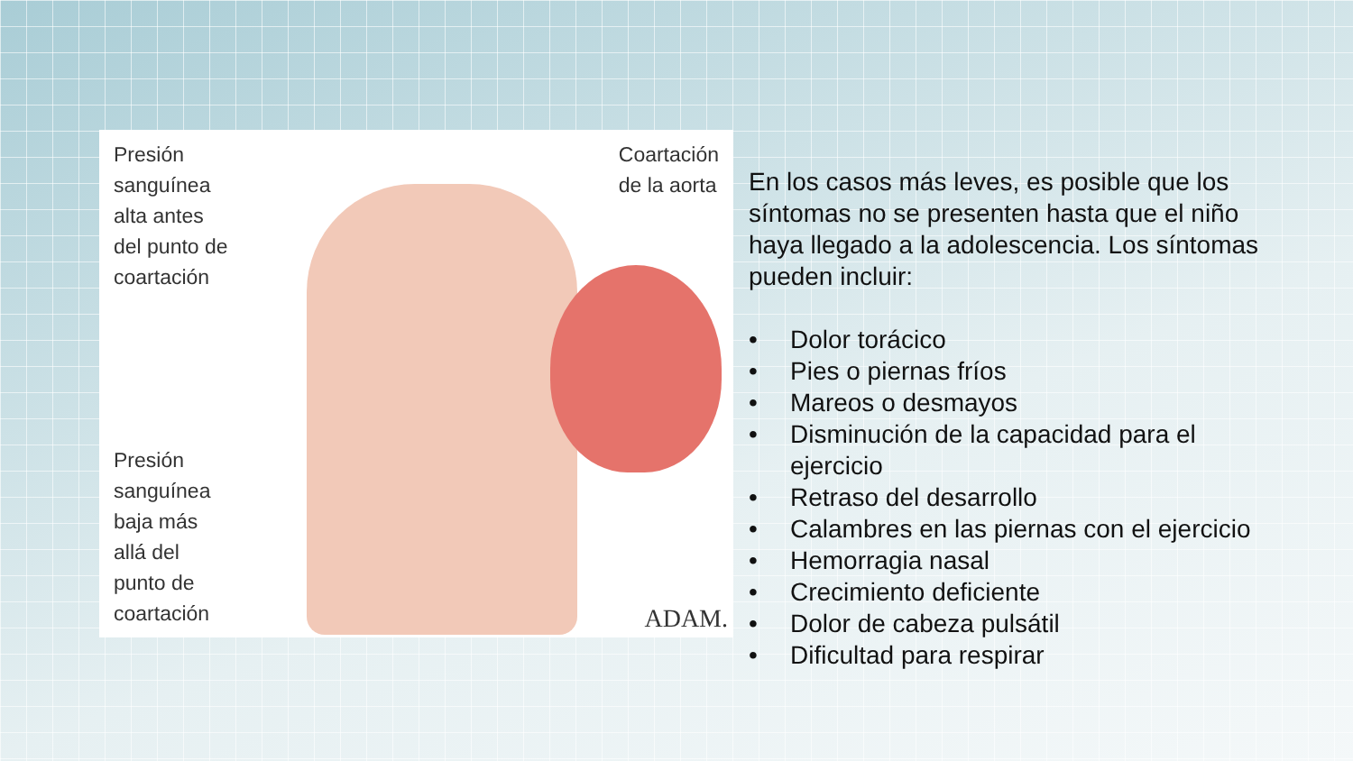Presión
sanguínea
alta antes
del punto de
coartación
Presión
sanguínea
baja más
allá del
punto de
coartación
Coartación
de la aorta
ADAM.
En los casos más leves, es posible que los síntomas no se presenten hasta que el niño haya llegado a la adolescencia. Los síntomas pueden incluir:
• Dolor torácico
• Pies o piernas fríos
• Mareos o desmayos
• Disminución de la capacidad para el ejercicio
• Retraso del desarrollo
• Calambres en las piernas con el ejercicio
• Hemorragia nasal
• Crecimiento deficiente
• Dolor de cabeza pulsátil
• Dificultad para respirar